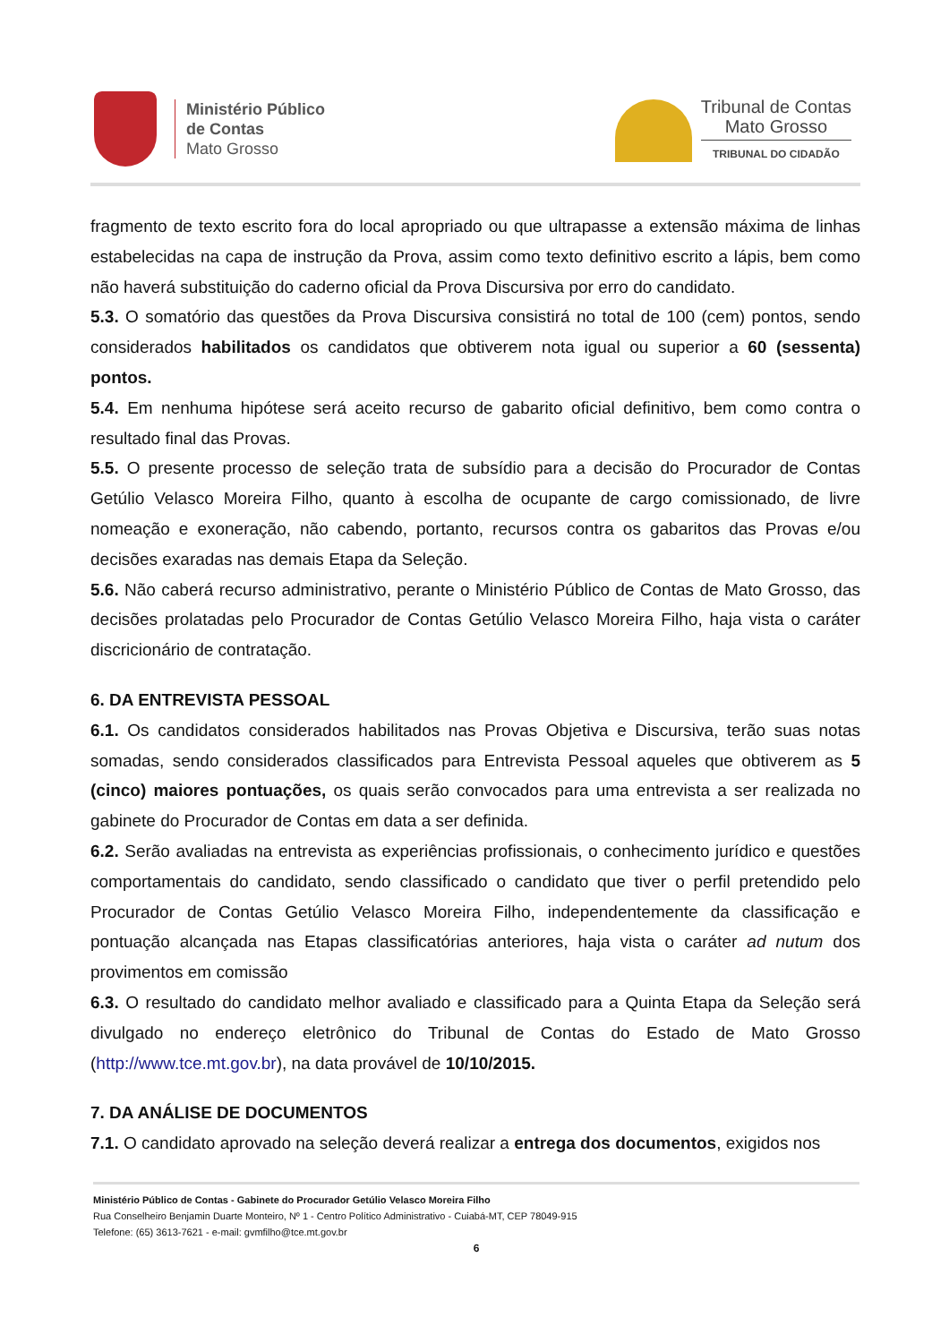Ministério Público
de Contas
Mato Grosso
Tribunal de Contas
Mato Grosso
TRIBUNAL DO CIDADÃO
fragmento de texto escrito fora do local apropriado ou que ultrapasse a extensão máxima de linhas estabelecidas na capa de instrução da Prova, assim como texto definitivo escrito a lápis, bem como não haverá substituição do caderno oficial da Prova Discursiva por erro do candidato.
5.3. O somatório das questões da Prova Discursiva consistirá no total de 100 (cem) pontos, sendo considerados habilitados os candidatos que obtiverem nota igual ou superior a 60 (sessenta) pontos.
5.4. Em nenhuma hipótese será aceito recurso de gabarito oficial definitivo, bem como contra o resultado final das Provas.
5.5. O presente processo de seleção trata de subsídio para a decisão do Procurador de Contas Getúlio Velasco Moreira Filho, quanto à escolha de ocupante de cargo comissionado, de livre nomeação e exoneração, não cabendo, portanto, recursos contra os gabaritos das Provas e/ou decisões exaradas nas demais Etapa da Seleção.
5.6. Não caberá recurso administrativo, perante o Ministério Público de Contas de Mato Grosso, das decisões prolatadas pelo Procurador de Contas Getúlio Velasco Moreira Filho, haja vista o caráter discricionário de contratação.
6. DA ENTREVISTA PESSOAL
6.1. Os candidatos considerados habilitados nas Provas Objetiva e Discursiva, terão suas notas somadas, sendo considerados classificados para Entrevista Pessoal aqueles que obtiverem as 5 (cinco) maiores pontuações, os quais serão convocados para uma entrevista a ser realizada no gabinete do Procurador de Contas em data a ser definida.
6.2. Serão avaliadas na entrevista as experiências profissionais, o conhecimento jurídico e questões comportamentais do candidato, sendo classificado o candidato que tiver o perfil pretendido pelo Procurador de Contas Getúlio Velasco Moreira Filho, independentemente da classificação e pontuação alcançada nas Etapas classificatórias anteriores, haja vista o caráter ad nutum dos provimentos em comissão
6.3. O resultado do candidato melhor avaliado e classificado para a Quinta Etapa da Seleção será divulgado no endereço eletrônico do Tribunal de Contas do Estado de Mato Grosso (http://www.tce.mt.gov.br), na data provável de 10/10/2015.
7. DA ANÁLISE DE DOCUMENTOS
7.1. O candidato aprovado na seleção deverá realizar a entrega dos documentos, exigidos nos
Ministério Público de Contas - Gabinete do Procurador Getúlio Velasco Moreira Filho
Rua Conselheiro Benjamin Duarte Monteiro, Nº 1 - Centro Político Administrativo - Cuiabá-MT, CEP 78049-915
Telefone: (65) 3613-7621 - e-mail: gvmfilho@tce.mt.gov.br
6